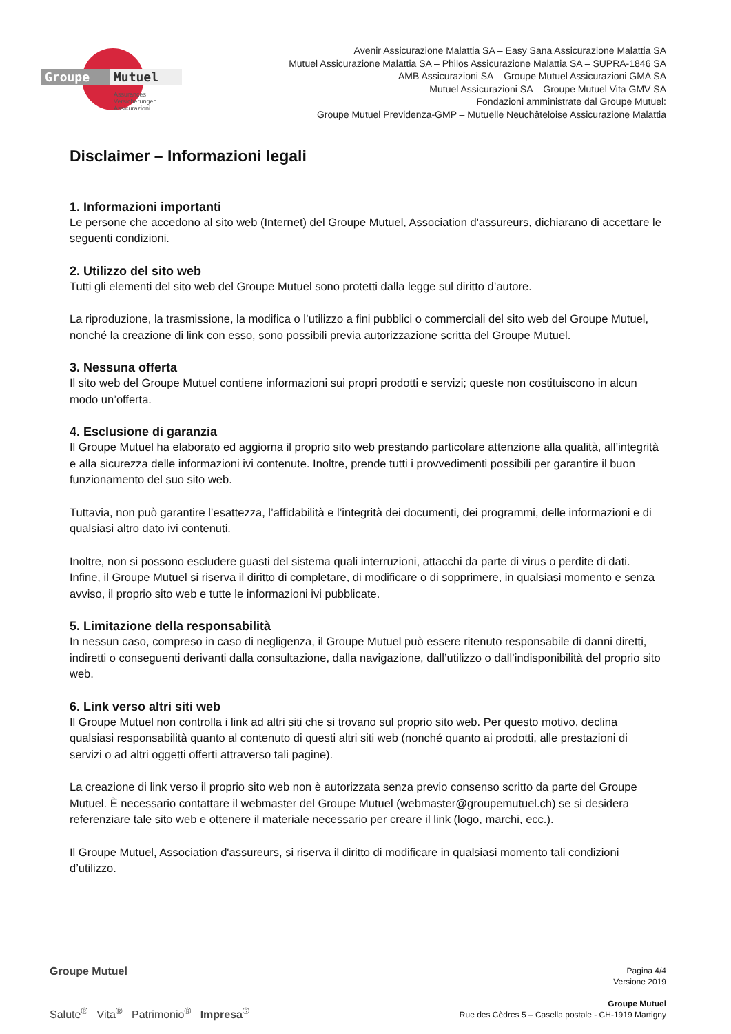Groupe
Mutuel
Assurances
Versicherungen
Assicurazioni
Avenir Assicurazione Malattia SA – Easy Sana Assicurazione Malattia SA
Mutuel Assicurazione Malattia SA – Philos Assicurazione Malattia SA – SUPRA-1846 SA
AMB Assicurazioni SA – Groupe Mutuel Assicurazioni GMA SA
Mutuel Assicurazioni SA – Groupe Mutuel Vita GMV SA
Fondazioni amministrate dal Groupe Mutuel:
Groupe Mutuel Previdenza-GMP – Mutuelle Neuchâteloise Assicurazione Malattia
Disclaimer – Informazioni legali
1. Informazioni importanti
Le persone che accedono al sito web (Internet) del Groupe Mutuel, Association d'assureurs, dichiarano di accettare le seguenti condizioni.
2. Utilizzo del sito web
Tutti gli elementi del sito web del Groupe Mutuel sono protetti dalla legge sul diritto d’autore.
La riproduzione, la trasmissione, la modifica o l’utilizzo a fini pubblici o commerciali del sito web del Groupe Mutuel, nonché la creazione di link con esso, sono possibili previa autorizzazione scritta del Groupe Mutuel.
3. Nessuna offerta
Il sito web del Groupe Mutuel contiene informazioni sui propri prodotti e servizi; queste non costituiscono in alcun modo un’offerta.
4. Esclusione di garanzia
Il Groupe Mutuel ha elaborato ed aggiorna il proprio sito web prestando particolare attenzione alla qualità, all’integrità e alla sicurezza delle informazioni ivi contenute. Inoltre, prende tutti i provvedimenti possibili per garantire il buon funzionamento del suo sito web.
Tuttavia, non può garantire l’esattezza, l’affidabilità e l’integrità dei documenti, dei programmi, delle informazioni e di qualsiasi altro dato ivi contenuti.
Inoltre, non si possono escludere guasti del sistema quali interruzioni, attacchi da parte di virus o perdite di dati. Infine, il Groupe Mutuel si riserva il diritto di completare, di modificare o di sopprimere, in qualsiasi momento e senza avviso, il proprio sito web e tutte le informazioni ivi pubblicate.
5. Limitazione della responsabilità
In nessun caso, compreso in caso di negligenza, il Groupe Mutuel può essere ritenuto responsabile di danni diretti, indiretti o conseguenti derivanti dalla consultazione, dalla navigazione, dall’utilizzo o dall’indisponibilità del proprio sito web.
6. Link verso altri siti web
Il Groupe Mutuel non controlla i link ad altri siti che si trovano sul proprio sito web. Per questo motivo, declina qualsiasi responsabilità quanto al contenuto di questi altri siti web (nonché quanto ai prodotti, alle prestazioni di servizi o ad altri oggetti offerti attraverso tali pagine).
La creazione di link verso il proprio sito web non è autorizzata senza previo consenso scritto da parte del Groupe Mutuel. È necessario contattare il webmaster del Groupe Mutuel (webmaster@groupemutuel.ch) se si desidera referenziare tale sito web e ottenere il materiale necessario per creare il link (logo, marchi, ecc.).
Il Groupe Mutuel, Association d'assureurs, si riserva il diritto di modificare in qualsiasi momento tali condizioni d’utilizzo.
Groupe Mutuel
Salute<sup>®</sup> Vita<sup>®</sup> Patrimonio<sup>®</sup> Impresa<sup>®</sup>
Pagina 4/4
Versione 2019
Groupe Mutuel
Rue des Cèdres 5 – Casella postale - CH-1919 Martigny